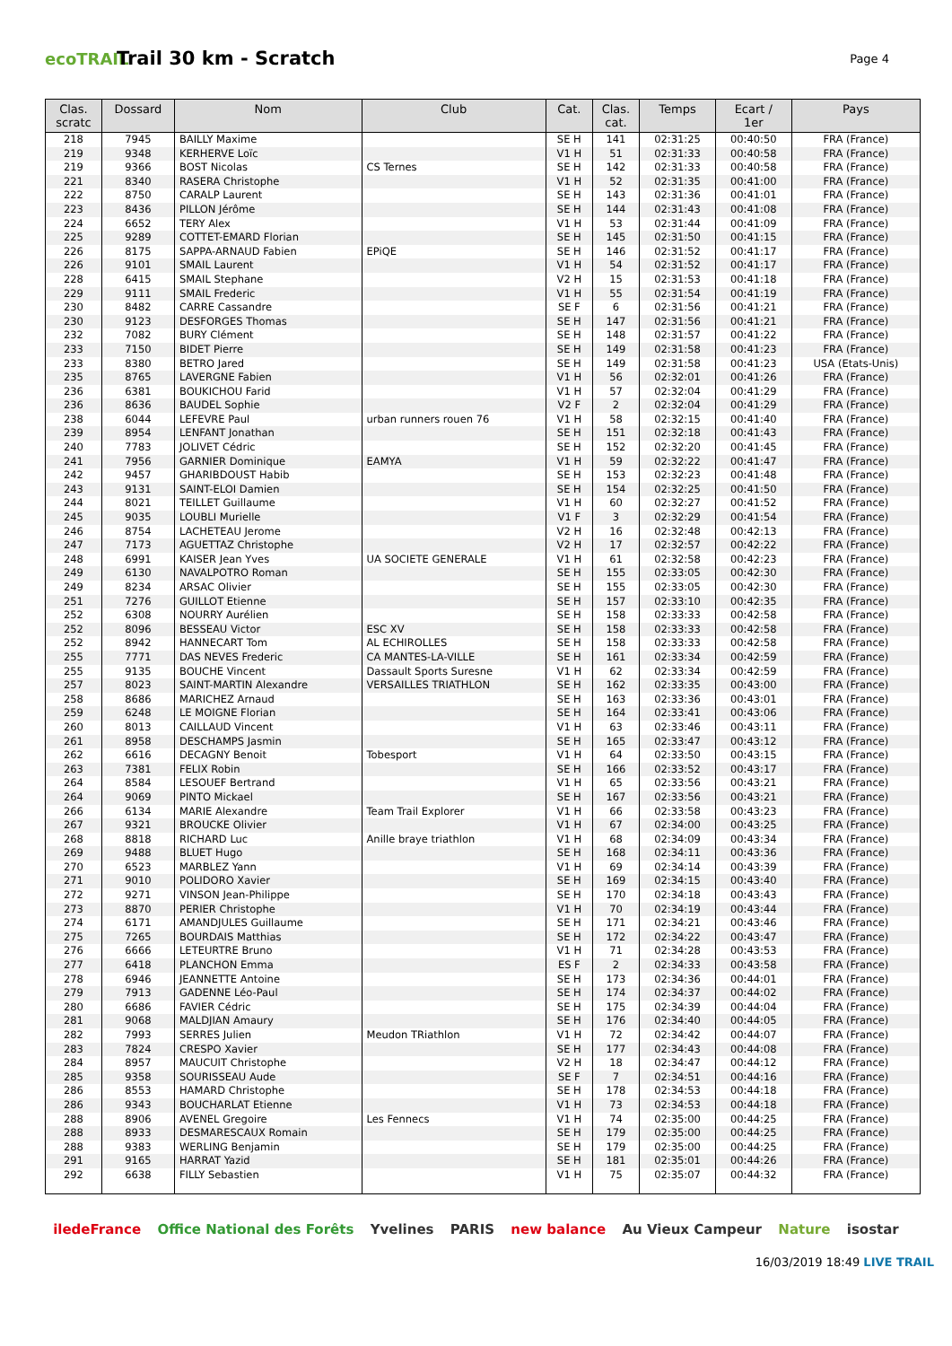ecoTRAIL
Trail 30 km - Scratch
Page 4
| Clas. scratc | Dossard | Nom | Club | Cat. | Clas. cat. | Temps | Ecart / 1er | Pays |
| --- | --- | --- | --- | --- | --- | --- | --- | --- |
| 218 | 7945 | BAILLY Maxime | | SE H | 141 | 02:31:25 | 00:40:50 | FRA (France) |
| 219 | 9348 | KERHERVE Loïc | | V1 H | 51 | 02:31:33 | 00:40:58 | FRA (France) |
| 219 | 9366 | BOST Nicolas | CS Ternes | SE H | 142 | 02:31:33 | 00:40:58 | FRA (France) |
| 221 | 8340 | RASERA Christophe | | V1 H | 52 | 02:31:35 | 00:41:00 | FRA (France) |
| 222 | 8750 | CARALP Laurent | | SE H | 143 | 02:31:36 | 00:41:01 | FRA (France) |
| 223 | 8436 | PILLON Jérôme | | SE H | 144 | 02:31:43 | 00:41:08 | FRA (France) |
| 224 | 6652 | TERY Alex | | V1 H | 53 | 02:31:44 | 00:41:09 | FRA (France) |
| 225 | 9289 | COTTET-EMARD Florian | | SE H | 145 | 02:31:50 | 00:41:15 | FRA (France) |
| 226 | 8175 | SAPPA-ARNAUD Fabien | EPiQE | SE H | 146 | 02:31:52 | 00:41:17 | FRA (France) |
| 226 | 9101 | SMAIL Laurent | | V1 H | 54 | 02:31:52 | 00:41:17 | FRA (France) |
| 228 | 6415 | SMAIL Stephane | | V2 H | 15 | 02:31:53 | 00:41:18 | FRA (France) |
| 229 | 9111 | SMAIL Frederic | | V1 H | 55 | 02:31:54 | 00:41:19 | FRA (France) |
| 230 | 8482 | CARRE Cassandre | | SE F | 6 | 02:31:56 | 00:41:21 | FRA (France) |
| 230 | 9123 | DESFORGES Thomas | | SE H | 147 | 02:31:56 | 00:41:21 | FRA (France) |
| 232 | 7082 | BURY Clément | | SE H | 148 | 02:31:57 | 00:41:22 | FRA (France) |
| 233 | 7150 | BIDET Pierre | | SE H | 149 | 02:31:58 | 00:41:23 | FRA (France) |
| 233 | 8380 | BETRO Jared | | SE H | 149 | 02:31:58 | 00:41:23 | USA (Etats-Unis) |
| 235 | 8765 | LAVERGNE Fabien | | V1 H | 56 | 02:32:01 | 00:41:26 | FRA (France) |
| 236 | 6381 | BOUKICHOU Farid | | V1 H | 57 | 02:32:04 | 00:41:29 | FRA (France) |
| 236 | 8636 | BAUDEL Sophie | | V2 F | 2 | 02:32:04 | 00:41:29 | FRA (France) |
| 238 | 6044 | LEFEVRE Paul | urban runners rouen 76 | V1 H | 58 | 02:32:15 | 00:41:40 | FRA (France) |
| 239 | 8954 | LENFANT Jonathan | | SE H | 151 | 02:32:18 | 00:41:43 | FRA (France) |
| 240 | 7783 | JOLIVET Cédric | | SE H | 152 | 02:32:20 | 00:41:45 | FRA (France) |
| 241 | 7956 | GARNIER Dominique | EAMYA | V1 H | 59 | 02:32:22 | 00:41:47 | FRA (France) |
| 242 | 9457 | GHARIBDOUST Habib | | SE H | 153 | 02:32:23 | 00:41:48 | FRA (France) |
| 243 | 9131 | SAINT-ELOI Damien | | SE H | 154 | 02:32:25 | 00:41:50 | FRA (France) |
| 244 | 8021 | TEILLET Guillaume | | V1 H | 60 | 02:32:27 | 00:41:52 | FRA (France) |
| 245 | 9035 | LOUBLI Murielle | | V1 F | 3 | 02:32:29 | 00:41:54 | FRA (France) |
| 246 | 8754 | LACHETEAU Jerome | | V2 H | 16 | 02:32:48 | 00:42:13 | FRA (France) |
| 247 | 7173 | AGUETTAZ Christophe | | V2 H | 17 | 02:32:57 | 00:42:22 | FRA (France) |
| 248 | 6991 | KAISER Jean Yves | UA SOCIETE GENERALE | V1 H | 61 | 02:32:58 | 00:42:23 | FRA (France) |
| 249 | 6130 | NAVALPOTRO Roman | | SE H | 155 | 02:33:05 | 00:42:30 | FRA (France) |
| 249 | 8234 | ARSAC Olivier | | SE H | 155 | 02:33:05 | 00:42:30 | FRA (France) |
| 251 | 7276 | GUILLOT Etienne | | SE H | 157 | 02:33:10 | 00:42:35 | FRA (France) |
| 252 | 6308 | NOURRY Aurélien | | SE H | 158 | 02:33:33 | 00:42:58 | FRA (France) |
| 252 | 8096 | BESSEAU Victor | ESC XV | SE H | 158 | 02:33:33 | 00:42:58 | FRA (France) |
| 252 | 8942 | HANNECART Tom | AL ECHIROLLES | SE H | 158 | 02:33:33 | 00:42:58 | FRA (France) |
| 255 | 7771 | DAS NEVES Frederic | CA MANTES-LA-VILLE | SE H | 161 | 02:33:34 | 00:42:59 | FRA (France) |
| 255 | 9135 | BOUCHE Vincent | Dassault Sports Suresne | V1 H | 62 | 02:33:34 | 00:42:59 | FRA (France) |
| 257 | 8023 | SAINT-MARTIN Alexandre | VERSAILLES TRIATHLON | SE H | 162 | 02:33:35 | 00:43:00 | FRA (France) |
| 258 | 8686 | MARICHEZ Arnaud | | SE H | 163 | 02:33:36 | 00:43:01 | FRA (France) |
| 259 | 6248 | LE MOIGNE Florian | | SE H | 164 | 02:33:41 | 00:43:06 | FRA (France) |
| 260 | 8013 | CAILLAUD Vincent | | V1 H | 63 | 02:33:46 | 00:43:11 | FRA (France) |
| 261 | 8958 | DESCHAMPS Jasmin | | SE H | 165 | 02:33:47 | 00:43:12 | FRA (France) |
| 262 | 6616 | DECAGNY Benoit | Tobesport | V1 H | 64 | 02:33:50 | 00:43:15 | FRA (France) |
| 263 | 7381 | FELIX Robin | | SE H | 166 | 02:33:52 | 00:43:17 | FRA (France) |
| 264 | 8584 | LESOUEF Bertrand | | V1 H | 65 | 02:33:56 | 00:43:21 | FRA (France) |
| 264 | 9069 | PINTO Mickael | | SE H | 167 | 02:33:56 | 00:43:21 | FRA (France) |
| 266 | 6134 | MARIE Alexandre | Team Trail Explorer | V1 H | 66 | 02:33:58 | 00:43:23 | FRA (France) |
| 267 | 9321 | BROUCKE Olivier | | V1 H | 67 | 02:34:00 | 00:43:25 | FRA (France) |
| 268 | 8818 | RICHARD Luc | Anille braye triathlon | V1 H | 68 | 02:34:09 | 00:43:34 | FRA (France) |
| 269 | 9488 | BLUET Hugo | | SE H | 168 | 02:34:11 | 00:43:36 | FRA (France) |
| 270 | 6523 | MARBLEZ Yann | | V1 H | 69 | 02:34:14 | 00:43:39 | FRA (France) |
| 271 | 9010 | POLIDORO Xavier | | SE H | 169 | 02:34:15 | 00:43:40 | FRA (France) |
| 272 | 9271 | VINSON Jean-Philippe | | SE H | 170 | 02:34:18 | 00:43:43 | FRA (France) |
| 273 | 8870 | PERIER Christophe | | V1 H | 70 | 02:34:19 | 00:43:44 | FRA (France) |
| 274 | 6171 | AMANDJULES Guillaume | | SE H | 171 | 02:34:21 | 00:43:46 | FRA (France) |
| 275 | 7265 | BOURDAIS Matthias | | SE H | 172 | 02:34:22 | 00:43:47 | FRA (France) |
| 276 | 6666 | LETEURTRE Bruno | | V1 H | 71 | 02:34:28 | 00:43:53 | FRA (France) |
| 277 | 6418 | PLANCHON Emma | | ES F | 2 | 02:34:33 | 00:43:58 | FRA (France) |
| 278 | 6946 | JEANNETTE Antoine | | SE H | 173 | 02:34:36 | 00:44:01 | FRA (France) |
| 279 | 7913 | GADENNE Léo-Paul | | SE H | 174 | 02:34:37 | 00:44:02 | FRA (France) |
| 280 | 6686 | FAVIER Cédric | | SE H | 175 | 02:34:39 | 00:44:04 | FRA (France) |
| 281 | 9068 | MALDJIAN Amaury | | SE H | 176 | 02:34:40 | 00:44:05 | FRA (France) |
| 282 | 7993 | SERRES Julien | Meudon TRiathlon | V1 H | 72 | 02:34:42 | 00:44:07 | FRA (France) |
| 283 | 7824 | CRESPO Xavier | | SE H | 177 | 02:34:43 | 00:44:08 | FRA (France) |
| 284 | 8957 | MAUCUIT Christophe | | V2 H | 18 | 02:34:47 | 00:44:12 | FRA (France) |
| 285 | 9358 | SOURISSEAU Aude | | SE F | 7 | 02:34:51 | 00:44:16 | FRA (France) |
| 286 | 8553 | HAMARD Christophe | | SE H | 178 | 02:34:53 | 00:44:18 | FRA (France) |
| 286 | 9343 | BOUCHARLAT Etienne | | V1 H | 73 | 02:34:53 | 00:44:18 | FRA (France) |
| 288 | 8906 | AVENEL Gregoire | Les Fennecs | V1 H | 74 | 02:35:00 | 00:44:25 | FRA (France) |
| 288 | 8933 | DESMARESCAUX Romain | | SE H | 179 | 02:35:00 | 00:44:25 | FRA (France) |
| 288 | 9383 | WERLING Benjamin | | SE H | 179 | 02:35:00 | 00:44:25 | FRA (France) |
| 291 | 9165 | HARRAT Yazid | | SE H | 181 | 02:35:01 | 00:44:26 | FRA (France) |
| 292 | 6638 | FILLY Sebastien | | V1 H | 75 | 02:35:07 | 00:44:32 | FRA (France) |
iledeFrance Office National des Forêts Yvelines PARIS new balance Au Vieux Campeur Nature isostar
16/03/2019 18:49 LIVE TRAIL